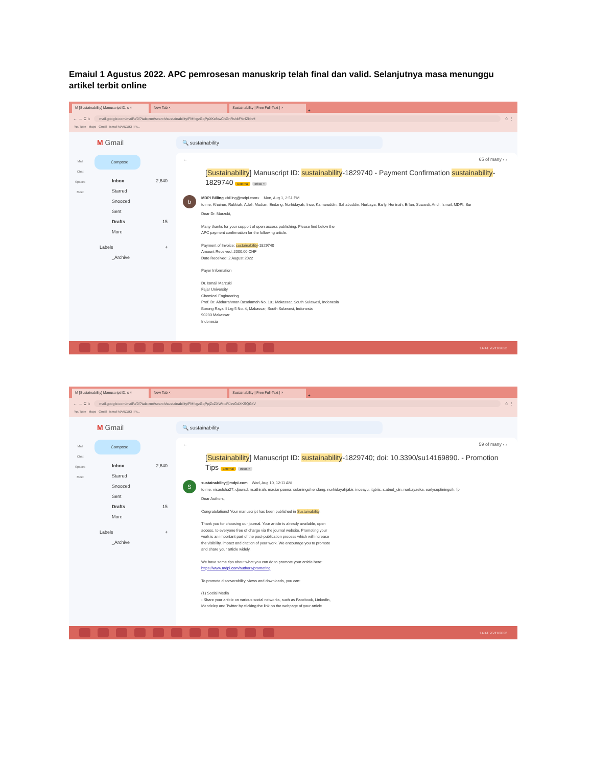Emaiul 1 Agustus 2022. APC pemrosesan manuskrip telah final dan valid. Selanjutnya masa menunggu artikel terbit online
M [Sustainability] Manuscript ID: s ×
New Tab ×
Sustainability | Free Full-Text | ×
+
← → C ⌂
mail.google.com/mail/u/0/?tab=rm#search/sustainability/FMfcgzGqPpXKxfbwChGnRshkFVnlZNnH
☆ ⋮
YouTube Maps Gmail Ismail MARZUKI | Pr...
M Gmail
🔍 sustainability
Mail
Chat
Spaces
Meet
Compose
Inbox 2,640
Starred
Snoozed
Sent
Drafts 15
More
Labels +
_Archive
← 65 of many ‹ ›
[Sustainability] Manuscript ID: sustainability-1829740 - Payment Confirmation sustainability-1829740 External Inbox ×
b
MDPI Billing <billing@mdpi.com> Mon, Aug 1, 2:51 PM
to me, Khairun, Rukkiah, Adeli, Mudian, Endang, Nurhidayah, Ince, Kamaruddin, Sahabuddin, Nurbaya, Early, Herlinah, Erfan, Suwardi, Andi, Ismail, MDPI, Sur
Dear Dr. Marzuki,
Many thanks for your support of open access publishing. Please find below the
APC payment confirmation for the following article.
Payment of Invoice: sustainability-1829740
Amount Received: 2000.00 CHF
Date Received: 2 August 2022
Payer Information
Dr. Ismail Marzuki
Fajar University
Chemical Engineering
Prof. Dr. Abdurrahman Basalamah No. 101 Makassar, South Sulawesi, Indonesia
Borong Raya II Lrg 5 No. 4, Makassar, South Sulawesi, Indonesia
90233 Makassar
Indonesia
14:41 26/11/2022
M [Sustainability] Manuscript ID: s ×
New Tab ×
Sustainability | Free Full-Text | ×
+
← → C ⌂
mail.google.com/mail/u/0/?tab=rm#search/sustainability/FMfcgzGqPpjZcZXWktcRJsvGdXKSQGkV
☆ ⋮
YouTube Maps Gmail Ismail MARZUKI | Pr...
M Gmail
🔍 sustainability
Mail
Chat
Spaces
Meet
Compose
Inbox 2,640
Starred
Snoozed
Sent
Drafts 15
More
Labels +
_Archive
← 59 of many ‹ ›
[Sustainability] Manuscript ID: sustainability-1829740; doi: 10.3390/su14169890. - Promotion Tips External Inbox ×
S
sustainability@mdpi.com Wed, Aug 10, 12:11 AM
to me, nisaulcha27, djawad, m.athirah, madianpaena, sulaningsihendang, nurhidayahjabir, inceayu, itgbiis, s.abud_din, nurbayaeka, earlyseptiningsih, fp
Dear Authors,
Congratulations! Your manuscript has been published in Sustainability.
Thank you for choosing our journal. Your article is already available, open
access, to everyone free of charge via the journal website. Promoting your
work is an important part of the post-publication process which will increase
the visibility, impact and citation of your work. We encourage you to promote
and share your article widely.
We have some tips about what you can do to promote your article here:
https://www.mdpi.com/authors/promoting
To promote discoverability, views and downloads, you can:
(1) Social Media
- Share your article on various social networks, such as Facebook, LinkedIn,
Mendeley and Twitter by clicking the link on the webpage of your article
14:41 26/11/2022